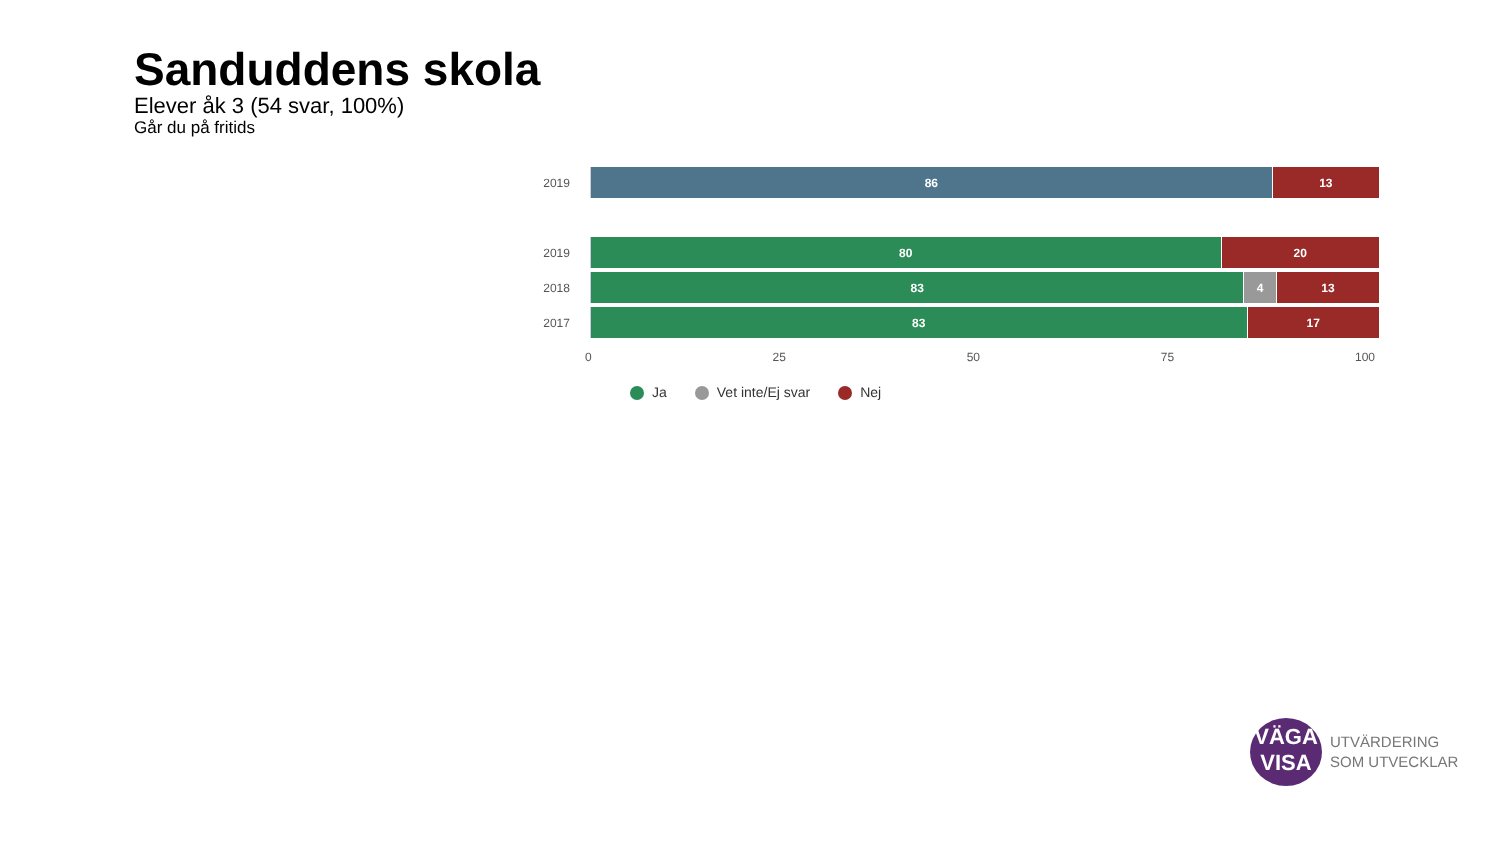Sanduddens skola
Elever åk 3 (54 svar, 100%)
Går du på fritids
2019
86 13
2019
80 20
2018
83 4 13
2017
83 17
0 25 50 75 100
Ja Vet inte/Ej svar Nej
VÄGA
VISA
UTVÄRDERING
SOM UTVECKLAR